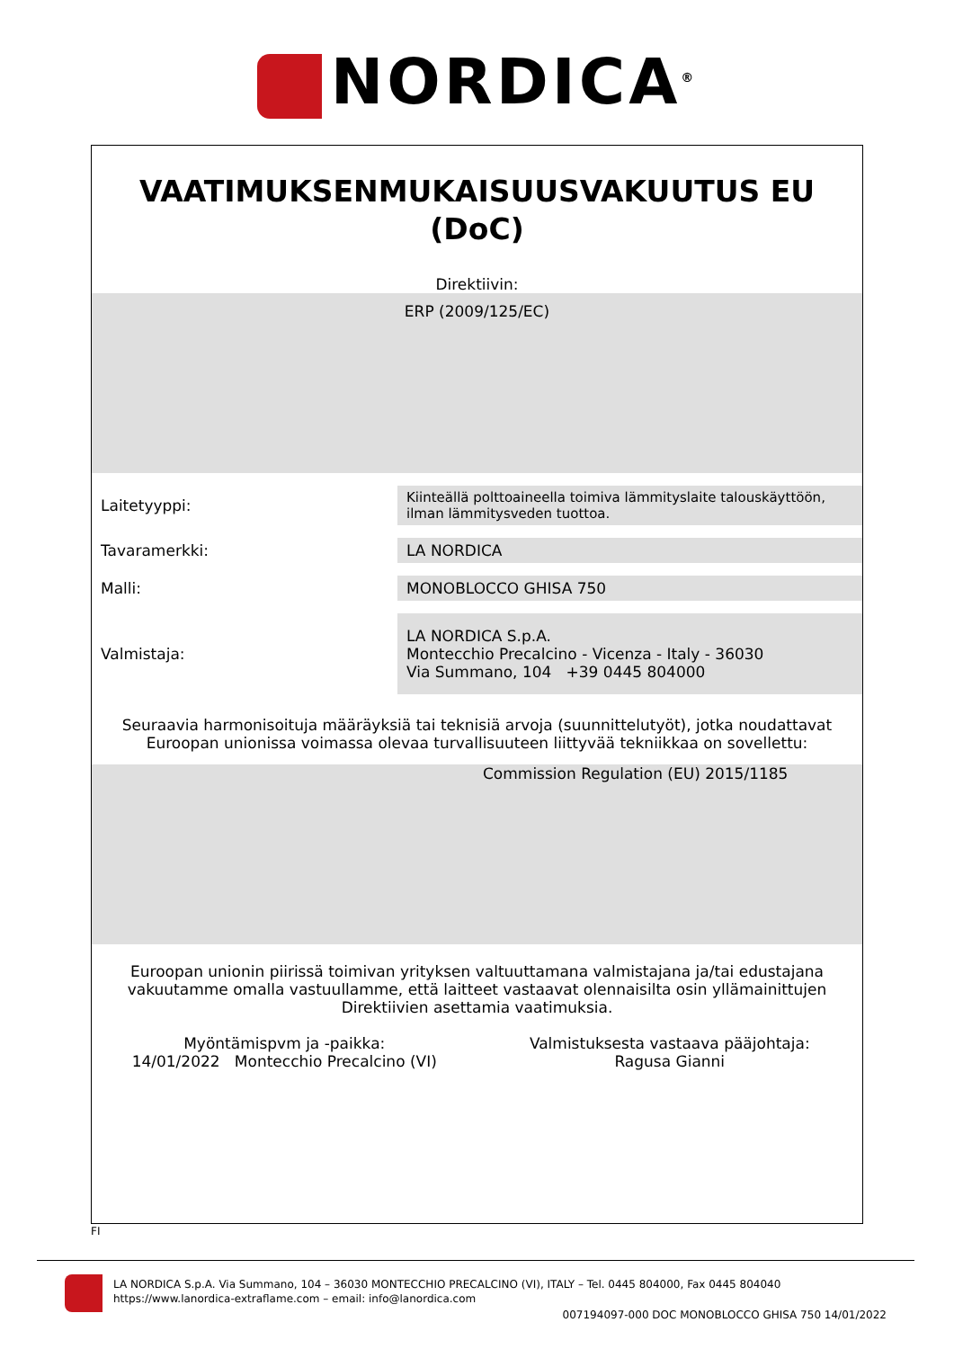NORDICA<sup>®</sup>
VAATIMUKSENMUKAISUUSVAKUUTUS EU
(DoC)
Direktiivin:
ERP (2009/125/EC)
| Laitetyyppi: | Kiinteällä polttoaineella toimiva lämmityslaite talouskäyttöön, ilman lämmitysveden tuottoa. |
| Tavaramerkki: | LA NORDICA |
| Malli: | MONOBLOCCO GHISA 750 |
| Valmistaja: | LA NORDICA S.p.A. Montecchio Precalcino - Vicenza - Italy - 36030 Via Summano, 104 +39 0445 804000 |
Seuraavia harmonisoituja määräyksiä tai teknisiä arvoja (suunnittelutyöt), jotka noudattavat
Euroopan unionissa voimassa olevaa turvallisuuteen liittyvää tekniikkaa on sovellettu:
Commission Regulation (EU) 2015/1185
Euroopan unionin piirissä toimivan yrityksen valtuuttamana valmistajana ja/tai edustajana
vakuutamme omalla vastuullamme, että laitteet vastaavat olennaisilta osin yllämainittujen
Direktiivien asettamia vaatimuksia.
Myöntämispvm ja -paikka:
14/01/2022 Montecchio Precalcino (VI)
Valmistuksesta vastaava pääjohtaja:
Ragusa Gianni
FI
LA NORDICA S.p.A. Via Summano, 104 – 36030 MONTECCHIO PRECALCINO (VI), ITALY – Tel. 0445 804000, Fax 0445 804040
https://www.lanordica-extraflame.com – email: info@lanordica.com
007194097-000 DOC MONOBLOCCO GHISA 750 14/01/2022